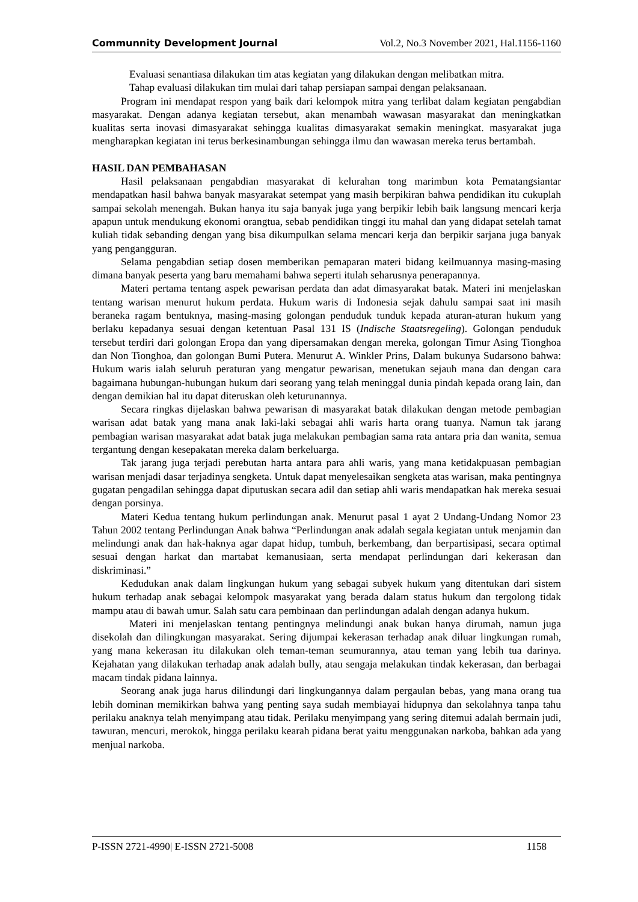Communnity Development Journal Vol.2, No.3 November 2021, Hal.1156-1160
Evaluasi senantiasa dilakukan tim atas kegiatan yang dilakukan dengan melibatkan mitra.
Tahap evaluasi dilakukan tim mulai dari tahap persiapan sampai dengan pelaksanaan.
Program ini mendapat respon yang baik dari kelompok mitra yang terlibat dalam kegiatan pengabdian masyarakat. Dengan adanya kegiatan tersebut, akan menambah wawasan masyarakat dan meningkatkan kualitas serta inovasi dimasyarakat sehingga kualitas dimasyarakat semakin meningkat. masyarakat juga mengharapkan kegiatan ini terus berkesinambungan sehingga ilmu dan wawasan mereka terus bertambah.
HASIL DAN PEMBAHASAN
Hasil pelaksanaan pengabdian masyarakat di kelurahan tong marimbun kota Pematangsiantar mendapatkan hasil bahwa banyak masyarakat setempat yang masih berpikiran bahwa pendidikan itu cukuplah sampai sekolah menengah. Bukan hanya itu saja banyak juga yang berpikir lebih baik langsung mencari kerja apapun untuk mendukung ekonomi orangtua, sebab pendidikan tinggi itu mahal dan yang didapat setelah tamat kuliah tidak sebanding dengan yang bisa dikumpulkan selama mencari kerja dan berpikir sarjana juga banyak yang pengangguran.
Selama pengabdian setiap dosen memberikan pemaparan materi bidang keilmuannya masing-masing dimana banyak peserta yang baru memahami bahwa seperti itulah seharusnya penerapannya.
Materi pertama tentang aspek pewarisan perdata dan adat dimasyarakat batak. Materi ini menjelaskan tentang warisan menurut hukum perdata. Hukum waris di Indonesia sejak dahulu sampai saat ini masih beraneka ragam bentuknya, masing-masing golongan penduduk tunduk kepada aturan-aturan hukum yang berlaku kepadanya sesuai dengan ketentuan Pasal 131 IS (Indische Staatsregeling). Golongan penduduk tersebut terdiri dari golongan Eropa dan yang dipersamakan dengan mereka, golongan Timur Asing Tionghoa dan Non Tionghoa, dan golongan Bumi Putera. Menurut A. Winkler Prins, Dalam bukunya Sudarsono bahwa: Hukum waris ialah seluruh peraturan yang mengatur pewarisan, menetukan sejauh mana dan dengan cara bagaimana hubungan-hubungan hukum dari seorang yang telah meninggal dunia pindah kepada orang lain, dan dengan demikian hal itu dapat diteruskan oleh keturunannya.
Secara ringkas dijelaskan bahwa pewarisan di masyarakat batak dilakukan dengan metode pembagian warisan adat batak yang mana anak laki-laki sebagai ahli waris harta orang tuanya. Namun tak jarang pembagian warisan masyarakat adat batak juga melakukan pembagian sama rata antara pria dan wanita, semua tergantung dengan kesepakatan mereka dalam berkeluarga.
Tak jarang juga terjadi perebutan harta antara para ahli waris, yang mana ketidakpuasan pembagian warisan menjadi dasar terjadinya sengketa. Untuk dapat menyelesaikan sengketa atas warisan, maka pentingnya gugatan pengadilan sehingga dapat diputuskan secara adil dan setiap ahli waris mendapatkan hak mereka sesuai dengan porsinya.
Materi Kedua tentang hukum perlindungan anak. Menurut pasal 1 ayat 2 Undang-Undang Nomor 23 Tahun 2002 tentang Perlindungan Anak bahwa “Perlindungan anak adalah segala kegiatan untuk menjamin dan melindungi anak dan hak-haknya agar dapat hidup, tumbuh, berkembang, dan berpartisipasi, secara optimal sesuai dengan harkat dan martabat kemanusiaan, serta mendapat perlindungan dari kekerasan dan diskriminasi.”
Kedudukan anak dalam lingkungan hukum yang sebagai subyek hukum yang ditentukan dari sistem hukum terhadap anak sebagai kelompok masyarakat yang berada dalam status hukum dan tergolong tidak mampu atau di bawah umur. Salah satu cara pembinaan dan perlindungan adalah dengan adanya hukum.
Materi ini menjelaskan tentang pentingnya melindungi anak bukan hanya dirumah, namun juga disekolah dan dilingkungan masyarakat. Sering dijumpai kekerasan terhadap anak diluar lingkungan rumah, yang mana kekerasan itu dilakukan oleh teman-teman seumurannya, atau teman yang lebih tua darinya. Kejahatan yang dilakukan terhadap anak adalah bully, atau sengaja melakukan tindak kekerasan, dan berbagai macam tindak pidana lainnya.
Seorang anak juga harus dilindungi dari lingkungannya dalam pergaulan bebas, yang mana orang tua lebih dominan memikirkan bahwa yang penting saya sudah membiayai hidupnya dan sekolahnya tanpa tahu perilaku anaknya telah menyimpang atau tidak. Perilaku menyimpang yang sering ditemui adalah bermain judi, tawuran, mencuri, merokok, hingga perilaku kearah pidana berat yaitu menggunakan narkoba, bahkan ada yang menjual narkoba.
P-ISSN 2721-4990| E-ISSN 2721-5008 1158